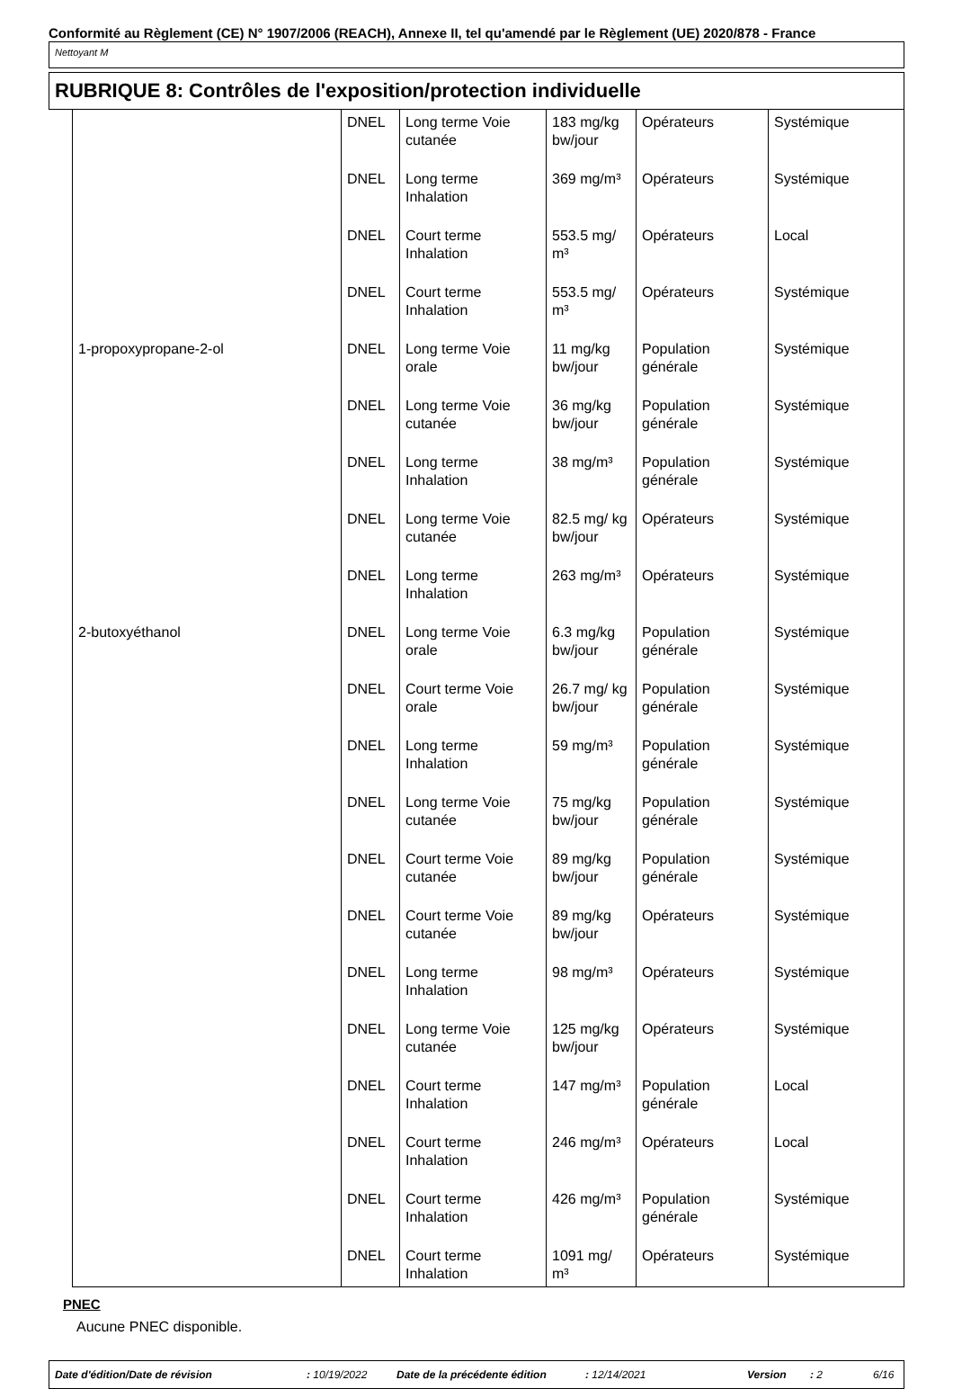Conformité au Règlement (CE) N° 1907/2006 (REACH), Annexe II, tel qu'amendé par le Règlement (UE) 2020/878 - France
Nettoyant M
RUBRIQUE 8: Contrôles de l'exposition/protection individuelle
| | DNEL | Long terme Voie cutanée | 183 mg/kg bw/jour | Opérateurs | Systémique |
| | DNEL | Long terme Inhalation | 369 mg/m³ | Opérateurs | Systémique |
| | DNEL | Court terme Inhalation | 553.5 mg/ m³ | Opérateurs | Local |
| | DNEL | Court terme Inhalation | 553.5 mg/ m³ | Opérateurs | Systémique |
| 1-propoxypropane-2-ol | DNEL | Long terme Voie orale | 11 mg/kg bw/jour | Population générale | Systémique |
| | DNEL | Long terme Voie cutanée | 36 mg/kg bw/jour | Population générale | Systémique |
| | DNEL | Long terme Inhalation | 38 mg/m³ | Population générale | Systémique |
| | DNEL | Long terme Voie cutanée | 82.5 mg/ kg bw/jour | Opérateurs | Systémique |
| | DNEL | Long terme Inhalation | 263 mg/m³ | Opérateurs | Systémique |
| 2-butoxyéthanol | DNEL | Long terme Voie orale | 6.3 mg/kg bw/jour | Population générale | Systémique |
| | DNEL | Court terme Voie orale | 26.7 mg/ kg bw/jour | Population générale | Systémique |
| | DNEL | Long terme Inhalation | 59 mg/m³ | Population générale | Systémique |
| | DNEL | Long terme Voie cutanée | 75 mg/kg bw/jour | Population générale | Systémique |
| | DNEL | Court terme Voie cutanée | 89 mg/kg bw/jour | Population générale | Systémique |
| | DNEL | Court terme Voie cutanée | 89 mg/kg bw/jour | Opérateurs | Systémique |
| | DNEL | Long terme Inhalation | 98 mg/m³ | Opérateurs | Systémique |
| | DNEL | Long terme Voie cutanée | 125 mg/kg bw/jour | Opérateurs | Systémique |
| | DNEL | Court terme Inhalation | 147 mg/m³ | Population générale | Local |
| | DNEL | Court terme Inhalation | 246 mg/m³ | Opérateurs | Local |
| | DNEL | Court terme Inhalation | 426 mg/m³ | Population générale | Systémique |
| | DNEL | Court terme Inhalation | 1091 mg/ m³ | Opérateurs | Systémique |
PNEC
Aucune PNEC disponible.
Date d'édition/Date de révision: 10/19/2022 Date de la précédente édition: 12/14/2021 Version: 2 6/16